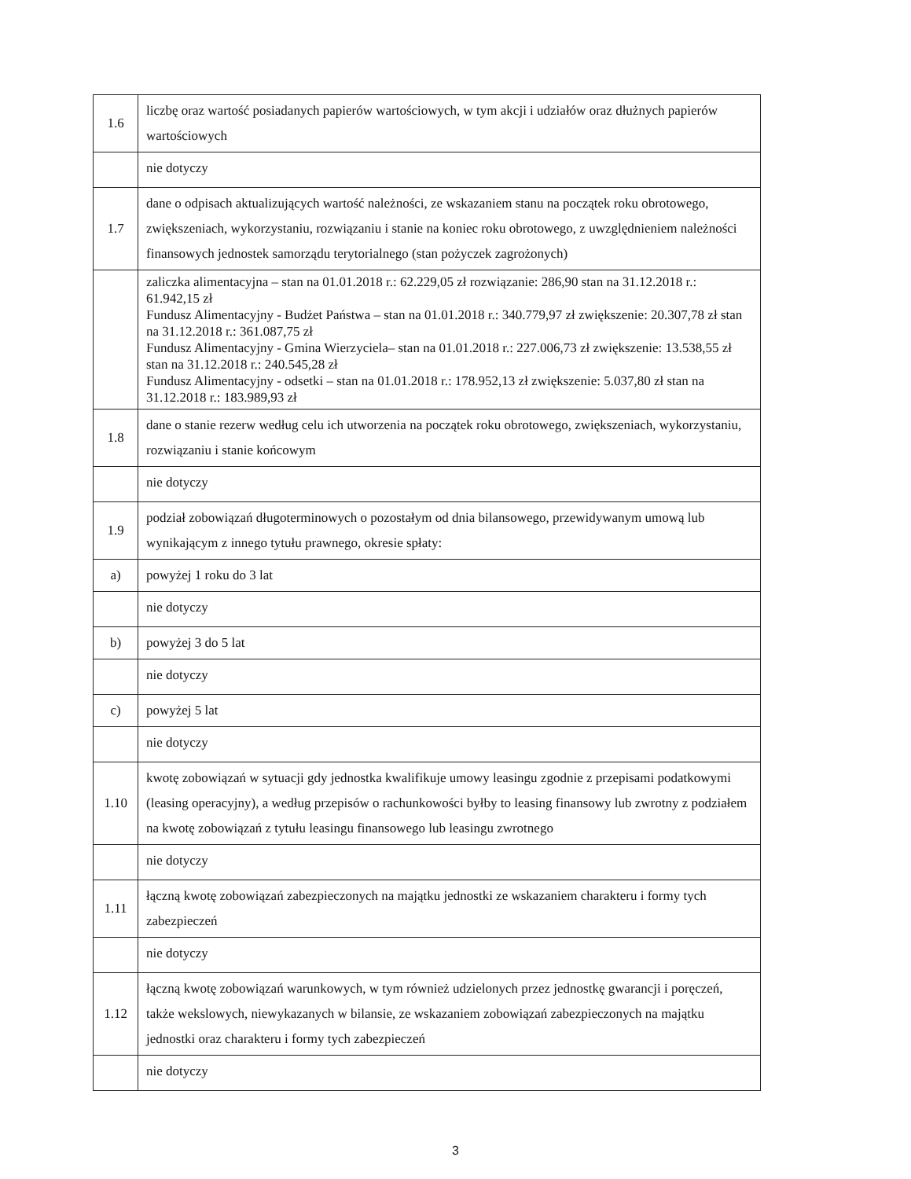| 1.6 | liczbę oraz wartość posiadanych papierów wartościowych, w tym akcji i udziałów oraz dłużnych papierów wartościowych |
| | nie dotyczy |
| 1.7 | dane o odpisach aktualizujących wartość należności, ze wskazaniem stanu na początek roku obrotowego, zwiększeniach, wykorzystaniu, rozwiązaniu i stanie na koniec roku obrotowego, z uwzględnieniem należności finansowych jednostek samorządu terytorialnego (stan pożyczek zagrożonych) |
| | zaliczka alimentacyjna – stan na 01.01.2018 r.: 62.229,05 zł rozwiązanie: 286,90 stan na 31.12.2018 r.: 61.942,15 zł Fundusz Alimentacyjny - Budżet Państwa – stan na 01.01.2018 r.: 340.779,97 zł zwiększenie: 20.307,78 zł stan na 31.12.2018 r.: 361.087,75 zł Fundusz Alimentacyjny - Gmina Wierzyciela– stan na 01.01.2018 r.: 227.006,73 zł zwiększenie: 13.538,55 zł stan na 31.12.2018 r.: 240.545,28 zł Fundusz Alimentacyjny - odsetki – stan na 01.01.2018 r.: 178.952,13 zł zwiększenie: 5.037,80 zł stan na 31.12.2018 r.: 183.989,93 zł |
| 1.8 | dane o stanie rezerw według celu ich utworzenia na początek roku obrotowego, zwiększeniach, wykorzystaniu, rozwiązaniu i stanie końcowym |
| | nie dotyczy |
| 1.9 | podział zobowiązań długoterminowych o pozostałym od dnia bilansowego, przewidywanym umową lub wynikającym z innego tytułu prawnego, okresie spłaty: |
| a) | powyżej 1 roku do 3 lat |
| | nie dotyczy |
| b) | powyżej 3 do 5 lat |
| | nie dotyczy |
| c) | powyżej 5 lat |
| | nie dotyczy |
| 1.10 | kwotę zobowiązań w sytuacji gdy jednostka kwalifikuje umowy leasingu zgodnie z przepisami podatkowymi (leasing operacyjny), a według przepisów o rachunkowości byłby to leasing finansowy lub zwrotny z podziałem na kwotę zobowiązań z tytułu leasingu finansowego lub leasingu zwrotnego |
| | nie dotyczy |
| 1.11 | łączną kwotę zobowiązań zabezpieczonych na majątku jednostki ze wskazaniem charakteru i formy tych zabezpieczeń |
| | nie dotyczy |
| 1.12 | łączną kwotę zobowiązań warunkowych, w tym również udzielonych przez jednostkę gwarancji i poręczeń, także wekslowych, niewykazanych w bilansie, ze wskazaniem zobowiązań zabezpieczonych na majątku jednostki oraz charakteru i formy tych zabezpieczeń |
| | nie dotyczy |
3